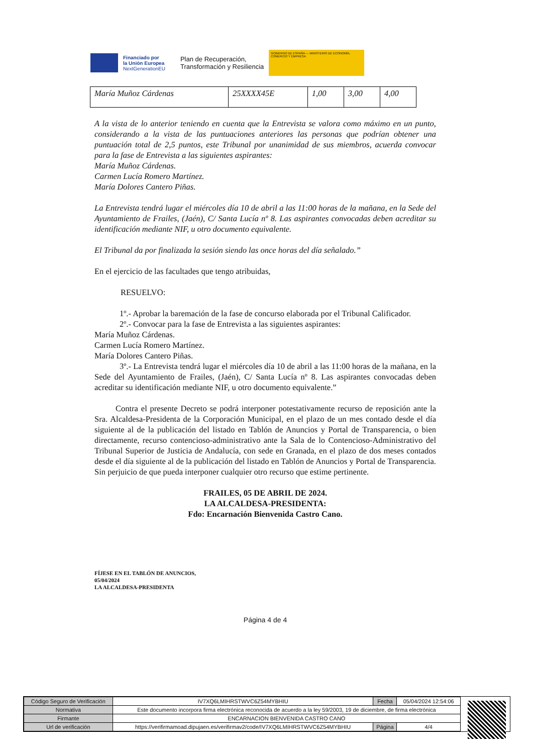Financiado por
la Unión Europea
NextGenerationEU
Plan de Recuperación,
Transformación y Resiliencia
GOBIERNO DE ESPAÑA — MINISTERIO DE ECONOMÍA, COMERCIO Y EMPRESA
| María Muñoz Cárdenas | 25XXXX45E | 1,00 | 3,00 | 4,00 |
A la vista de lo anterior teniendo en cuenta que la Entrevista se valora como máximo en un punto, considerando a la vista de las puntuaciones anteriores las personas que podrían obtener una puntuación total de 2,5 puntos, este Tribunal por unanimidad de sus miembros, acuerda convocar para la fase de Entrevista a las siguientes aspirantes:
María Muñoz Cárdenas.
Carmen Lucía Romero Martínez.
María Dolores Cantero Piñas.
La Entrevista tendrá lugar el miércoles día 10 de abril a las 11:00 horas de la mañana, en la Sede del Ayuntamiento de Frailes, (Jaén), C/ Santa Lucía nº 8. Las aspirantes convocadas deben acreditar su identificación mediante NIF, u otro documento equivalente.
El Tribunal da por finalizada la sesión siendo las once horas del día señalado.”
En el ejercicio de las facultades que tengo atribuidas,
RESUELVO:
1º.- Aprobar la baremación de la fase de concurso elaborada por el Tribunal Calificador.
2º.- Convocar para la fase de Entrevista a las siguientes aspirantes:
María Muñoz Cárdenas.
Carmen Lucía Romero Martínez.
María Dolores Cantero Piñas.
3º.- La Entrevista tendrá lugar el miércoles día 10 de abril a las 11:00 horas de la mañana, en la Sede del Ayuntamiento de Frailes, (Jaén), C/ Santa Lucía nº 8. Las aspirantes convocadas deben acreditar su identificación mediante NIF, u otro documento equivalente.”
Contra el presente Decreto se podrá interponer potestativamente recurso de reposición ante la Sra. Alcaldesa-Presidenta de la Corporación Municipal, en el plazo de un mes contado desde el día siguiente al de la publicación del listado en Tablón de Anuncios y Portal de Transparencia, o bien directamente, recurso contencioso-administrativo ante la Sala de lo Contencioso-Administrativo del Tribunal Superior de Justicia de Andalucía, con sede en Granada, en el plazo de dos meses contados desde el día siguiente al de la publicación del listado en Tablón de Anuncios y Portal de Transparencia. Sin perjuicio de que pueda interponer cualquier otro recurso que estime pertinente.
FRAILES, 05 DE ABRIL DE 2024.
LA ALCALDESA-PRESIDENTA:
Fdo: Encarnación Bienvenida Castro Cano.
FÍJESE EN EL TABLÓN DE ANUNCIOS,
05/04/2024
LA ALCALDESA-PRESIDENTA
Página 4 de 4
| Código Seguro de Verificación | IV7XQ6LMIHRSTWVC6Z54MYBHIU | Fecha | 05/04/2024 12:54:06 |
| Normativa | Este documento incorpora firma electrónica reconocida de acuerdo a la ley 59/2003, 19 de diciembre, de firma electrónica | | |
| Firmante | ENCARNACION BIENVENIDA CASTRO CANO | | |
| Url de verificación | https://verifirmamoad.dipujaen.es/verifirmav2/code/IV7XQ6LMIHRSTWVC6Z54MYBHIU | Página | 4/4 |